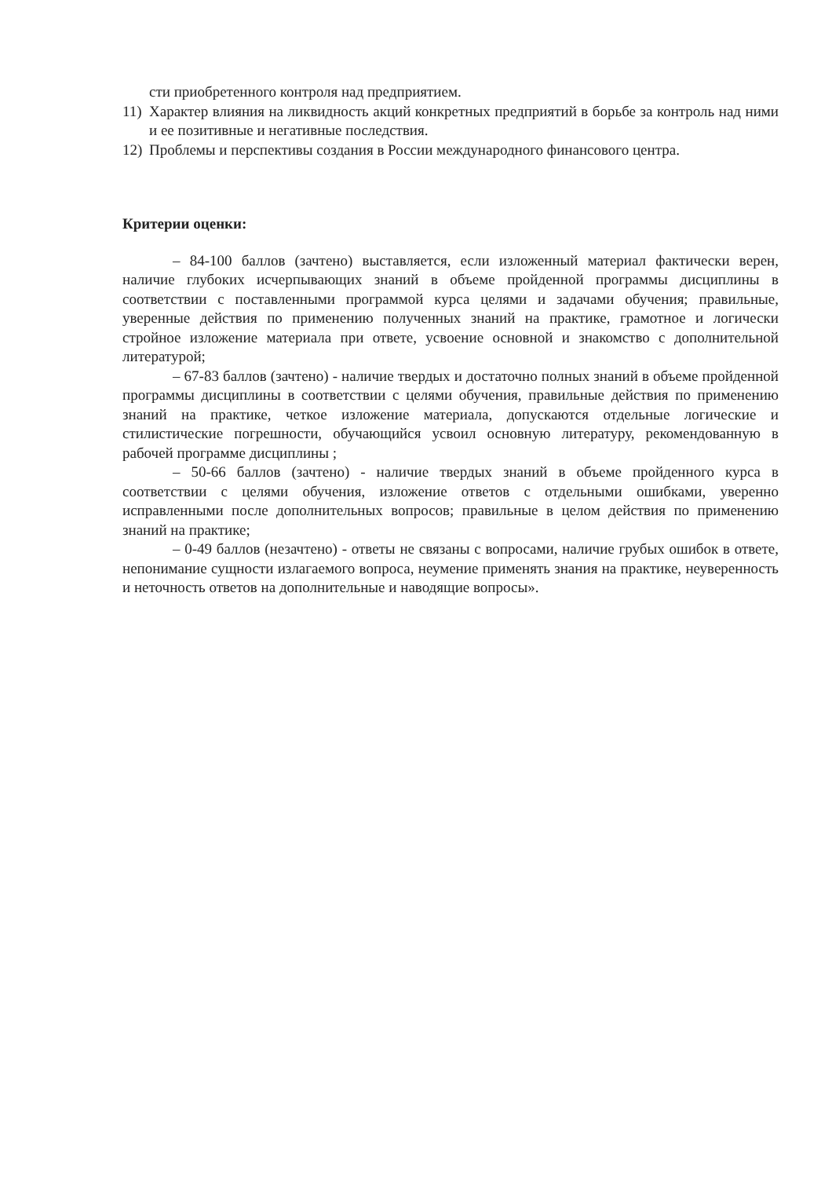сти приобретенного контроля над предприятием.
11) Характер влияния на ликвидность акций конкретных предприятий в борьбе за контроль над ними и ее позитивные и негативные последствия.
12) Проблемы и перспективы создания в России международного финансового центра.
Критерии оценки:
– 84-100 баллов (зачтено) выставляется, если изложенный материал фактически верен, наличие глубоких исчерпывающих знаний в объеме пройденной программы дисциплины в соответствии с поставленными программой курса целями и задачами обучения; правильные, уверенные действия по применению полученных знаний на практике, грамотное и логически стройное изложение материала при ответе, усвоение основной и знакомство с дополнительной литературой;
– 67-83 баллов (зачтено) - наличие твердых и достаточно полных знаний в объеме пройденной программы дисциплины в соответствии с целями обучения, правильные действия по применению знаний на практике, четкое изложение материала, допускаются отдельные логические и стилистические погрешности, обучающийся усвоил основную литературу, рекомендованную в рабочей программе дисциплины ;
– 50-66 баллов (зачтено) - наличие твердых знаний в объеме пройденного курса в соответствии с целями обучения, изложение ответов с отдельными ошибками, уверенно исправленными после дополнительных вопросов; правильные в целом действия по применению знаний на практике;
– 0-49 баллов (незачтено) - ответы не связаны с вопросами, наличие грубых ошибок в ответе, непонимание сущности излагаемого вопроса, неумение применять знания на практике, неуверенность и неточность ответов на дополнительные и наводящие вопросы».